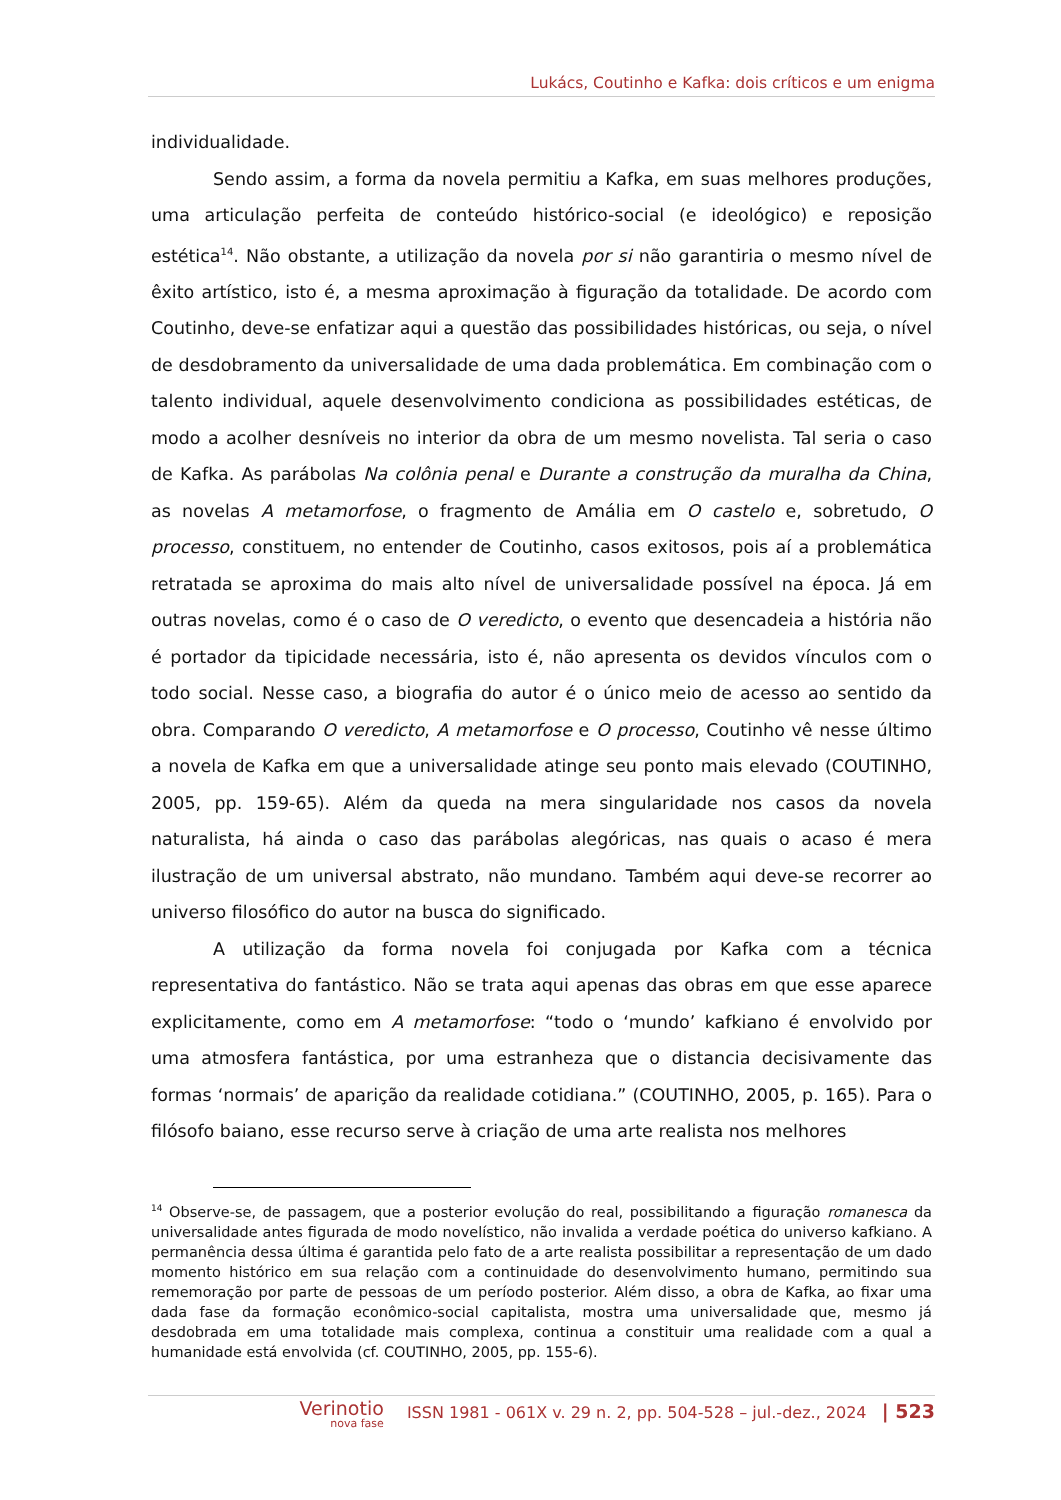Lukács, Coutinho e Kafka: dois críticos e um enigma
individualidade.
Sendo assim, a forma da novela permitiu a Kafka, em suas melhores produções, uma articulação perfeita de conteúdo histórico-social (e ideológico) e reposição estética<sup>14</sup>. Não obstante, a utilização da novela por si não garantiria o mesmo nível de êxito artístico, isto é, a mesma aproximação à figuração da totalidade. De acordo com Coutinho, deve-se enfatizar aqui a questão das possibilidades históricas, ou seja, o nível de desdobramento da universalidade de uma dada problemática. Em combinação com o talento individual, aquele desenvolvimento condiciona as possibilidades estéticas, de modo a acolher desníveis no interior da obra de um mesmo novelista. Tal seria o caso de Kafka. As parábolas Na colônia penal e Durante a construção da muralha da China, as novelas A metamorfose, o fragmento de Amália em O castelo e, sobretudo, O processo, constituem, no entender de Coutinho, casos exitosos, pois aí a problemática retratada se aproxima do mais alto nível de universalidade possível na época. Já em outras novelas, como é o caso de O veredicto, o evento que desencadeia a história não é portador da tipicidade necessária, isto é, não apresenta os devidos vínculos com o todo social. Nesse caso, a biografia do autor é o único meio de acesso ao sentido da obra. Comparando O veredicto, A metamorfose e O processo, Coutinho vê nesse último a novela de Kafka em que a universalidade atinge seu ponto mais elevado (COUTINHO, 2005, pp. 159-65). Além da queda na mera singularidade nos casos da novela naturalista, há ainda o caso das parábolas alegóricas, nas quais o acaso é mera ilustração de um universal abstrato, não mundano. Também aqui deve-se recorrer ao universo filosófico do autor na busca do significado.
A utilização da forma novela foi conjugada por Kafka com a técnica representativa do fantástico. Não se trata aqui apenas das obras em que esse aparece explicitamente, como em A metamorfose: “todo o ‘mundo’ kafkiano é envolvido por uma atmosfera fantástica, por uma estranheza que o distancia decisivamente das formas ‘normais’ de aparição da realidade cotidiana.” (COUTINHO, 2005, p. 165). Para o filósofo baiano, esse recurso serve à criação de uma arte realista nos melhores
<sup>14</sup> Observe-se, de passagem, que a posterior evolução do real, possibilitando a figuração romanesca da universalidade antes figurada de modo novelístico, não invalida a verdade poética do universo kafkiano. A permanência dessa última é garantida pelo fato de a arte realista possibilitar a representação de um dado momento histórico em sua relação com a continuidade do desenvolvimento humano, permitindo sua rememoração por parte de pessoas de um período posterior. Além disso, a obra de Kafka, ao fixar uma dada fase da formação econômico-social capitalista, mostra uma universalidade que, mesmo já desdobrada em uma totalidade mais complexa, continua a constituir uma realidade com a qual a humanidade está envolvida (cf. COUTINHO, 2005, pp. 155-6).
Verinotio nova fase ISSN 1981 - 061X v. 29 n. 2, pp. 504-528 – jul.-dez., 2024 | 523